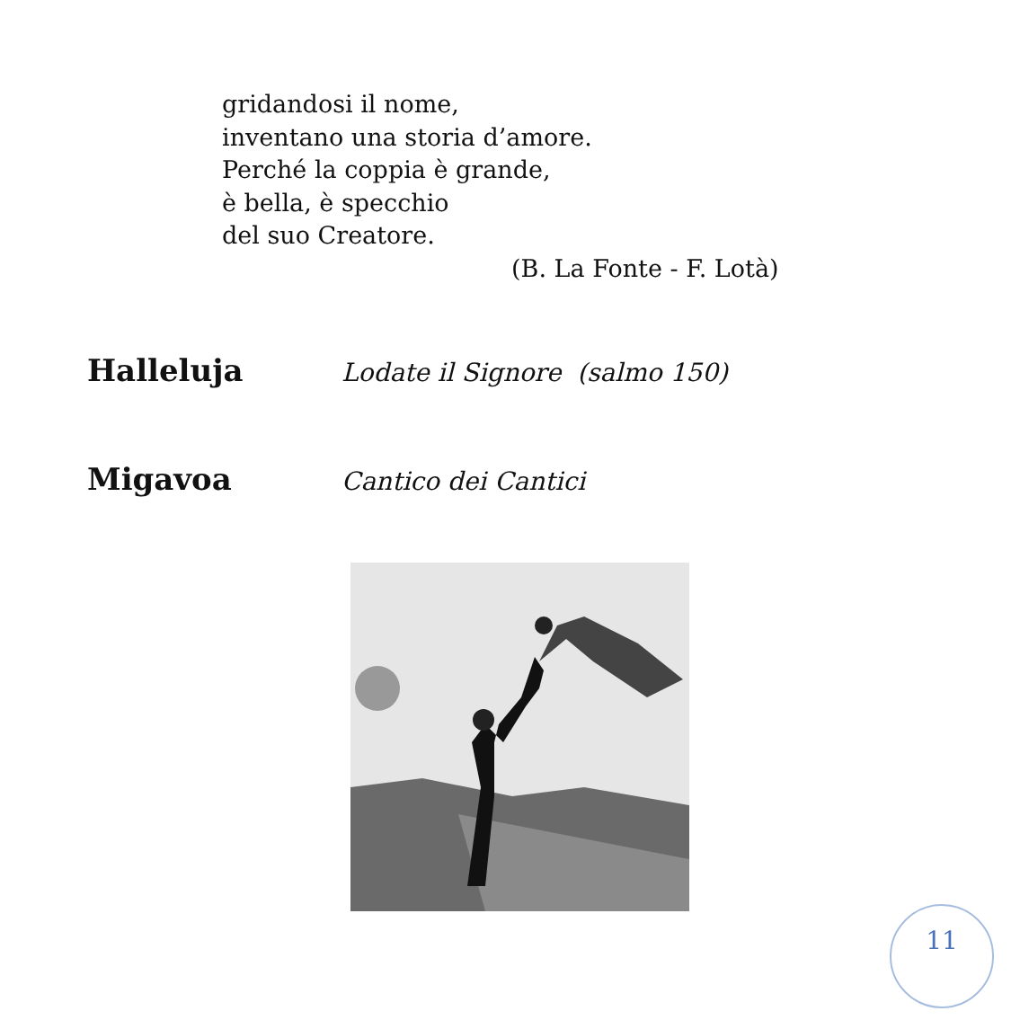gridandosi il nome,
inventano una storia d’amore.
Perché la coppia è grande,
è bella, è specchio
del suo Creatore.
(B. La Fonte - F. Lotà)
Halleluja Lodate il Signore (salmo 150)
Migavoa Cantico dei Cantici
11